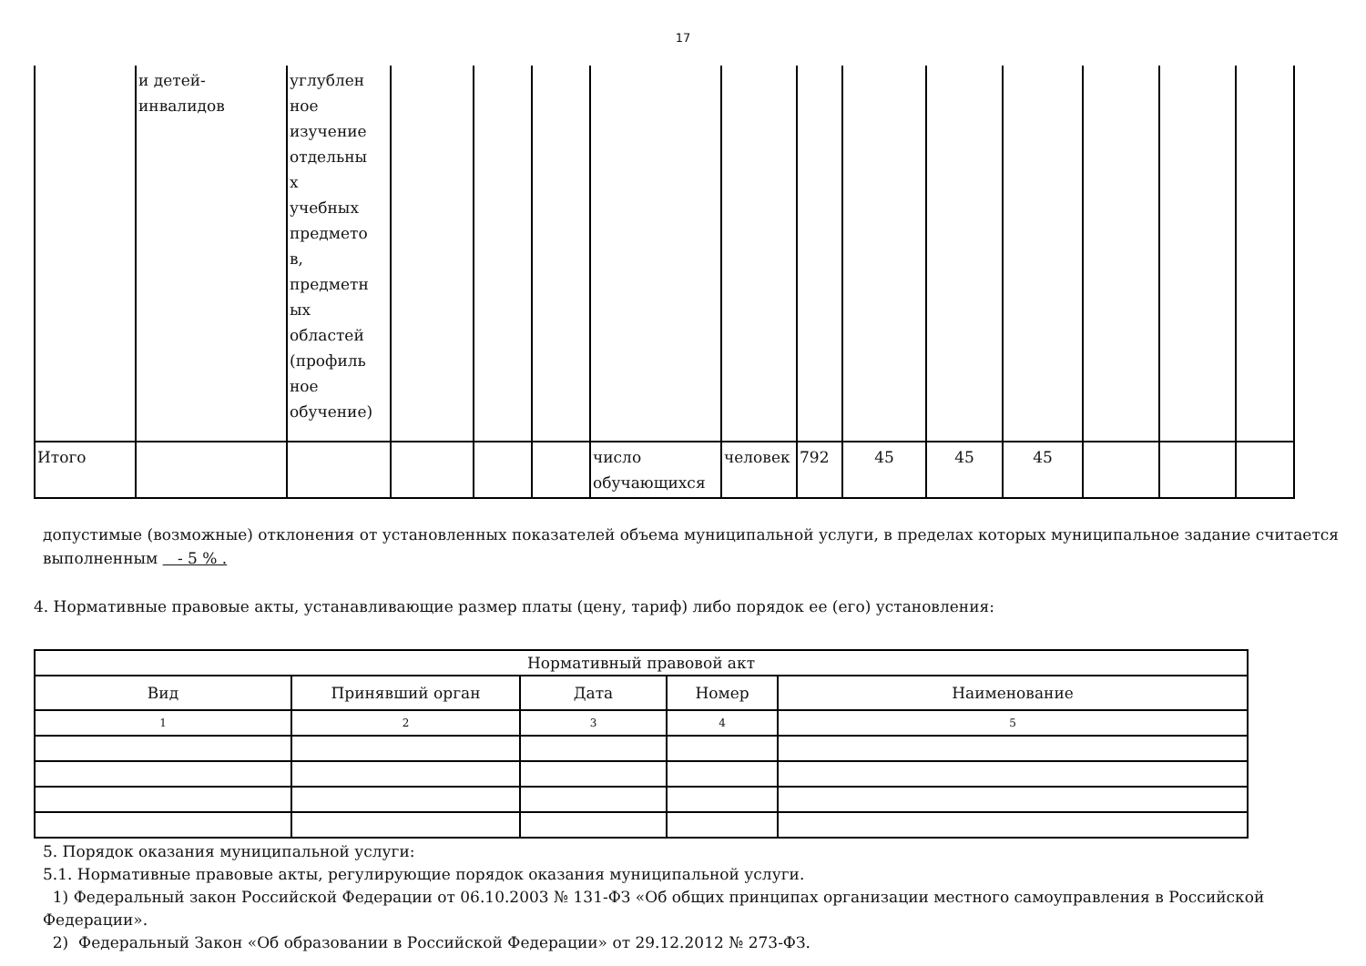17
| | и детей- инвалидов | углублен ное изучение отдельны х учебных предмето в, предметн ых областей (профиль ное обучение) | | | | | | | | | | | | |
| Итого | | | | | | число обучающихся | человек | 792 | 45 | 45 | 45 | | | |
допустимые (возможные) отклонения от установленных показателей объема муниципальной услуги, в пределах которых муниципальное задание считается выполненным - 5 % .
4. Нормативные правовые акты, устанавливающие размер платы (цену, тариф) либо порядок ее (его) установления:
| Нормативный правовой акт | | | | |
| --- | --- | --- | --- | --- |
| Вид | Принявший орган | Дата | Номер | Наименование |
| 1 | 2 | 3 | 4 | 5 |
5. Порядок оказания муниципальной услуги:
5.1. Нормативные правовые акты, регулирующие порядок оказания муниципальной услуги.
1) Федеральный закон Российской Федерации от 06.10.2003 № 131-ФЗ «Об общих принципах организации местного самоуправления в Российской Федерации».
2) Федеральный Закон «Об образовании в Российской Федерации» от 29.12.2012 № 273-ФЗ.